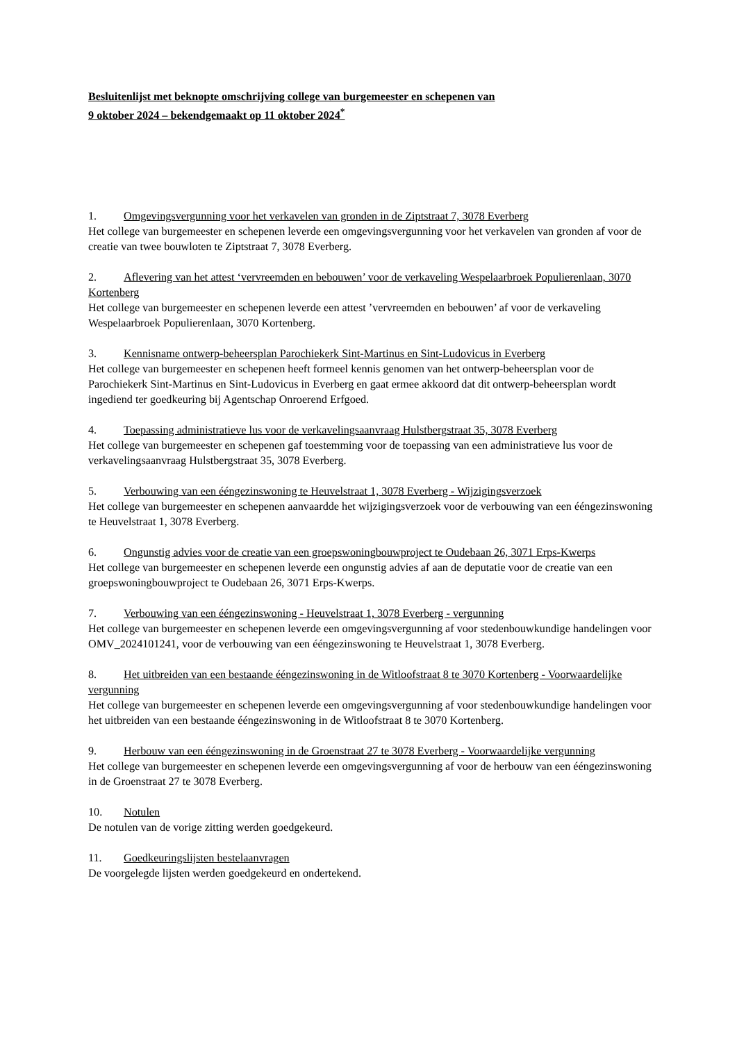Besluitenlijst met beknopte omschrijving college van burgemeester en schepenen van
9 oktober 2024 – bekendgemaakt op 11 oktober 2024<sup>*</sup>
1. Omgevingsvergunning voor het verkavelen van gronden in de Ziptstraat 7, 3078 Everberg
Het college van burgemeester en schepenen leverde een omgevingsvergunning voor het verkavelen van gronden af voor de creatie van twee bouwloten te Ziptstraat 7, 3078 Everberg.
2. Aflevering van het attest ‘vervreemden en bebouwen’ voor de verkaveling Wespelaarbroek Populierenlaan, 3070 Kortenberg
Het college van burgemeester en schepenen leverde een attest ’vervreemden en bebouwen’ af voor de verkaveling Wespelaarbroek Populierenlaan, 3070 Kortenberg.
3. Kennisname ontwerp-beheersplan Parochiekerk Sint-Martinus en Sint-Ludovicus in Everberg
Het college van burgemeester en schepenen heeft formeel kennis genomen van het ontwerp-beheersplan voor de Parochiekerk Sint-Martinus en Sint-Ludovicus in Everberg en gaat ermee akkoord dat dit ontwerp-beheersplan wordt ingediend ter goedkeuring bij Agentschap Onroerend Erfgoed.
4. Toepassing administratieve lus voor de verkavelingsaanvraag Hulstbergstraat 35, 3078 Everberg
Het college van burgemeester en schepenen gaf toestemming voor de toepassing van een administratieve lus voor de verkavelingsaanvraag Hulstbergstraat 35, 3078 Everberg.
5. Verbouwing van een ééngezinswoning te Heuvelstraat 1, 3078 Everberg - Wijzigingsverzoek
Het college van burgemeester en schepenen aanvaardde het wijzigingsverzoek voor de verbouwing van een ééngezinswoning te Heuvelstraat 1, 3078 Everberg.
6. Ongunstig advies voor de creatie van een groepswoningbouwproject te Oudebaan 26, 3071 Erps-Kwerps
Het college van burgemeester en schepenen leverde een ongunstig advies af aan de deputatie voor de creatie van een groepswoningbouwproject te Oudebaan 26, 3071 Erps-Kwerps.
7. Verbouwing van een ééngezinswoning - Heuvelstraat 1, 3078 Everberg - vergunning
Het college van burgemeester en schepenen leverde een omgevingsvergunning af voor stedenbouwkundige handelingen voor OMV_2024101241, voor de verbouwing van een ééngezinswoning te Heuvelstraat 1, 3078 Everberg.
8. Het uitbreiden van een bestaande ééngezinswoning in de Witloofstraat 8 te 3070 Kortenberg - Voorwaardelijke vergunning
Het college van burgemeester en schepenen leverde een omgevingsvergunning af voor stedenbouwkundige handelingen voor het uitbreiden van een bestaande ééngezinswoning in de Witloofstraat 8 te 3070 Kortenberg.
9. Herbouw van een ééngezinswoning in de Groenstraat 27 te 3078 Everberg - Voorwaardelijke vergunning
Het college van burgemeester en schepenen leverde een omgevingsvergunning af voor de herbouw van een ééngezinswoning in de Groenstraat 27 te 3078 Everberg.
10. Notulen
De notulen van de vorige zitting werden goedgekeurd.
11. Goedkeuringslijsten bestelaanvragen
De voorgelegde lijsten werden goedgekeurd en ondertekend.